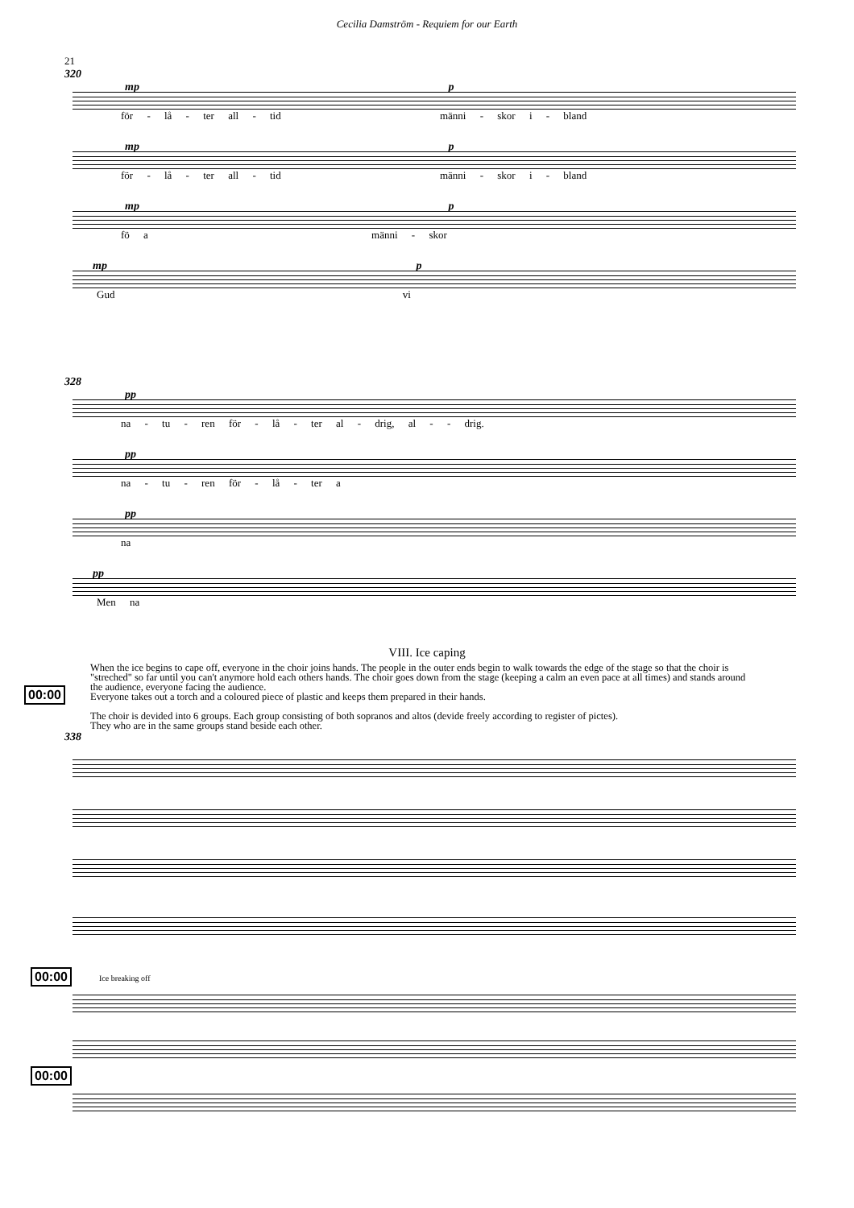Cecilia Damström - Requiem for our Earth
21
320
mp p
för - lå - ter all - tid männi - skor i - bland
mp p
för - lå - ter all - tid männi - skor i - bland
mp p
fö a männi - skor
mp p
Gud vi
328
pp
na - tu - ren för - lå - ter al - drig, al - - drig.
pp
na - tu - ren för - lå - ter a
pp
na
pp
Men na
VIII. Ice caping
00:00
When the ice begins to cape off, everyone in the choir joins hands. The people in the outer ends begin to walk towards the edge of the stage so that the choir is "streched" so far until you can't anymore hold each others hands. The choir goes down from the stage (keeping a calm an even pace at all times) and stands around the audience, everyone facing the audience.
Everyone takes out a torch and a coloured piece of plastic and keeps them prepared in their hands.
The choir is devided into 6 groups. Each group consisting of both sopranos and altos (devide freely according to register of pictes).
They who are in the same groups stand beside each other.
338
00:00 Ice breaking off
00:00